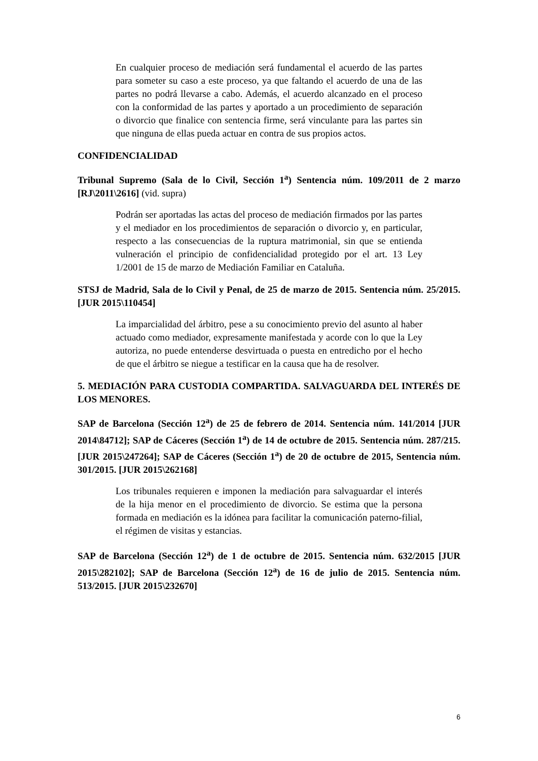En cualquier proceso de mediación será fundamental el acuerdo de las partes para someter su caso a este proceso, ya que faltando el acuerdo de una de las partes no podrá llevarse a cabo. Además, el acuerdo alcanzado en el proceso con la conformidad de las partes y aportado a un procedimiento de separación o divorcio que finalice con sentencia firme, será vinculante para las partes sin que ninguna de ellas pueda actuar en contra de sus propios actos.
CONFIDENCIALIDAD
Tribunal Supremo (Sala de lo Civil, Sección 1<sup>a</sup>) Sentencia núm. 109/2011 de 2 marzo [RJ\2011\2616] (vid. supra)
Podrán ser aportadas las actas del proceso de mediación firmados por las partes y el mediador en los procedimientos de separación o divorcio y, en particular, respecto a las consecuencias de la ruptura matrimonial, sin que se entienda vulneración el principio de confidencialidad protegido por el art. 13 Ley 1/2001 de 15 de marzo de Mediación Familiar en Cataluña.
STSJ de Madrid, Sala de lo Civil y Penal, de 25 de marzo de 2015. Sentencia núm. 25/2015. [JUR 2015\110454]
La imparcialidad del árbitro, pese a su conocimiento previo del asunto al haber actuado como mediador, expresamente manifestada y acorde con lo que la Ley autoriza, no puede entenderse desvirtuada o puesta en entredicho por el hecho de que el árbitro se niegue a testificar en la causa que ha de resolver.
5. MEDIACIÓN PARA CUSTODIA COMPARTIDA. SALVAGUARDA DEL INTERÉS DE LOS MENORES.
SAP de Barcelona (Sección 12<sup>a</sup>) de 25 de febrero de 2014. Sentencia núm. 141/2014 [JUR 2014\84712]; SAP de Cáceres (Sección 1<sup>a</sup>) de 14 de octubre de 2015. Sentencia núm. 287/215. [JUR 2015\247264]; SAP de Cáceres (Sección 1<sup>a</sup>) de 20 de octubre de 2015, Sentencia núm. 301/2015. [JUR 2015\262168]
Los tribunales requieren e imponen la mediación para salvaguardar el interés de la hija menor en el procedimiento de divorcio. Se estima que la persona formada en mediación es la idónea para facilitar la comunicación paterno-filial, el régimen de visitas y estancias.
SAP de Barcelona (Sección 12<sup>a</sup>) de 1 de octubre de 2015. Sentencia núm. 632/2015 [JUR 2015\282102]; SAP de Barcelona (Sección 12<sup>a</sup>) de 16 de julio de 2015. Sentencia núm. 513/2015. [JUR 2015\232670]
6